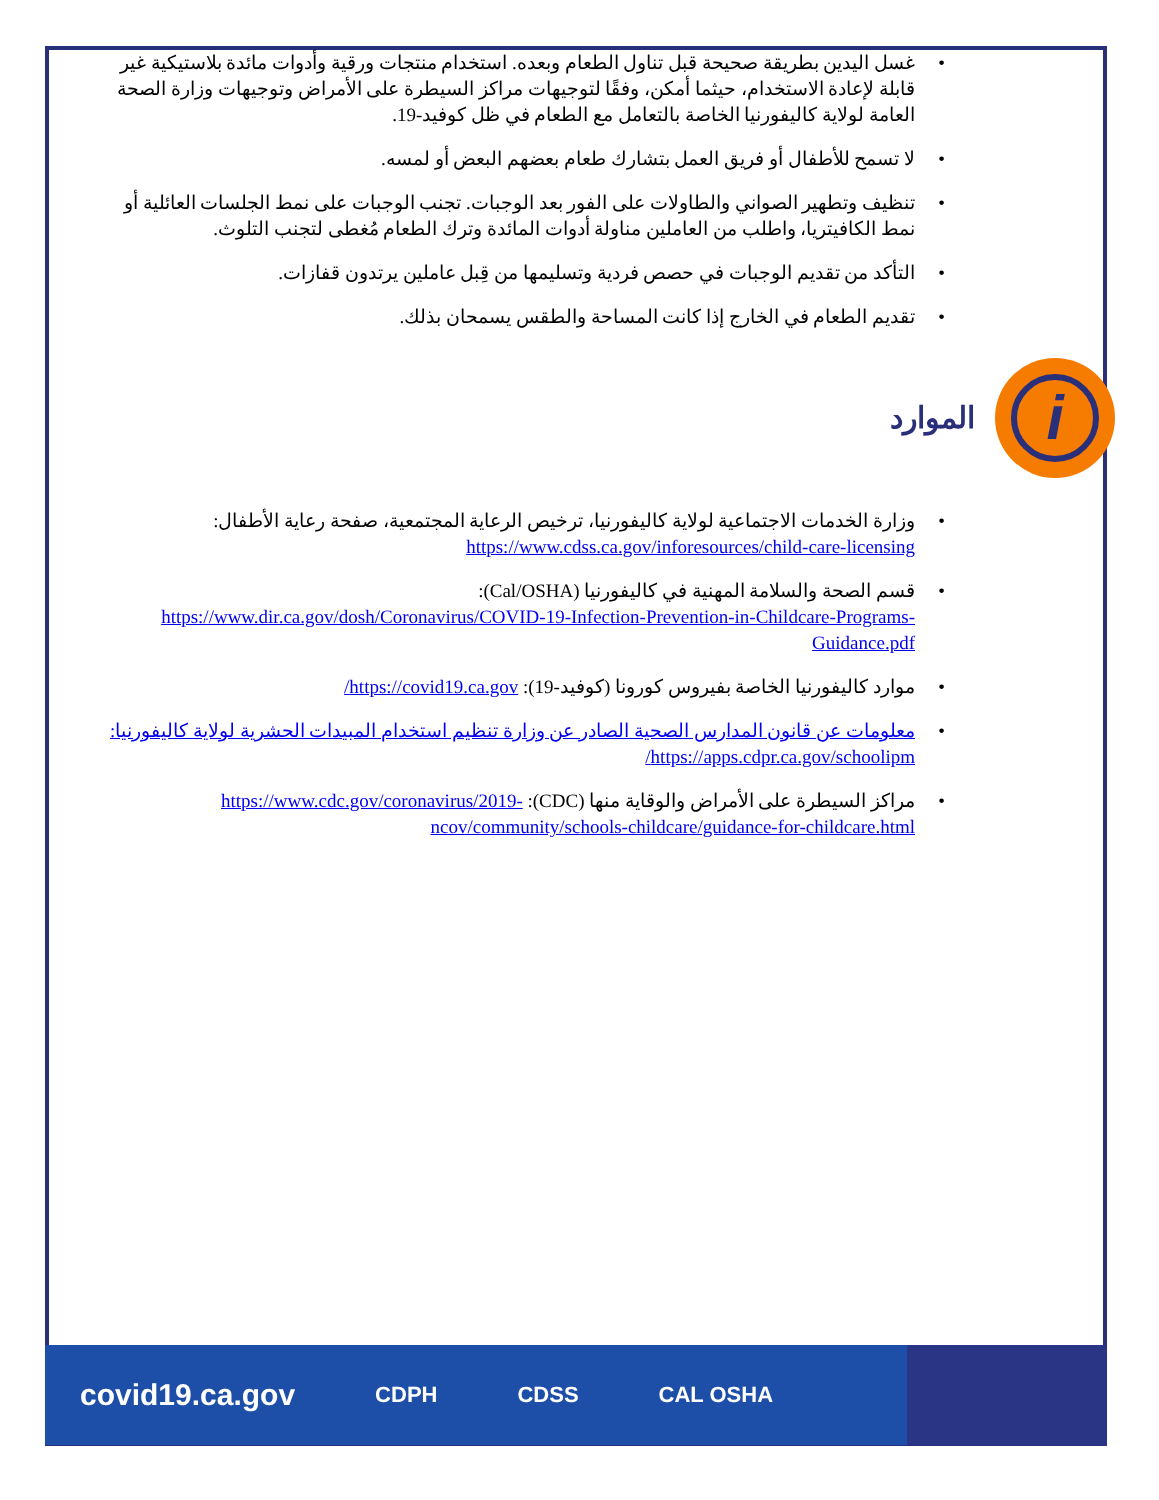• غسل اليدين بطريقة صحيحة قبل تناول الطعام وبعده. استخدام منتجات ورقية وأدوات مائدة بلاستيكية غير قابلة لإعادة الاستخدام، حيثما أمكن، وفقًا لتوجيهات مراكز السيطرة على الأمراض وتوجيهات وزارة الصحة العامة لولاية كاليفورنيا الخاصة بالتعامل مع الطعام في ظل كوفيد-19.
• لا تسمح للأطفال أو فريق العمل بتشارك طعام بعضهم البعض أو لمسه.
• تنظيف وتطهير الصواني والطاولات على الفور بعد الوجبات. تجنب الوجبات على نمط الجلسات العائلية أو نمط الكافيتريا، واطلب من العاملين مناولة أدوات المائدة وترك الطعام مُغطى لتجنب التلوث.
• التأكد من تقديم الوجبات في حصص فردية وتسليمها من قِبل عاملين يرتدون قفازات.
• تقديم الطعام في الخارج إذا كانت المساحة والطقس يسمحان بذلك.
i
الموارد
• وزارة الخدمات الاجتماعية لولاية كاليفورنيا، ترخيص الرعاية المجتمعية، صفحة رعاية الأطفال:
https://www.cdss.ca.gov/inforesources/child-care-licensing
• قسم الصحة والسلامة المهنية في كاليفورنيا (Cal/OSHA):
https://www.dir.ca.gov/dosh/Coronavirus/COVID-19-Infection-Prevention-in-Childcare-Programs-Guidance.pdf
• موارد كاليفورنيا الخاصة بفيروس كورونا (كوفيد-19): https://covid19.ca.gov/
• معلومات عن قانون المدارس الصحية الصادر عن وزارة تنظيم استخدام المبيدات الحشرية لولاية كاليفورنيا:
https://apps.cdpr.ca.gov/schoolipm/
• مراكز السيطرة على الأمراض والوقاية منها (CDC): https://www.cdc.gov/coronavirus/2019-ncov/community/schools-childcare/guidance-for-childcare.html
covid19.ca.gov CDPH CDSS CAL OSHA